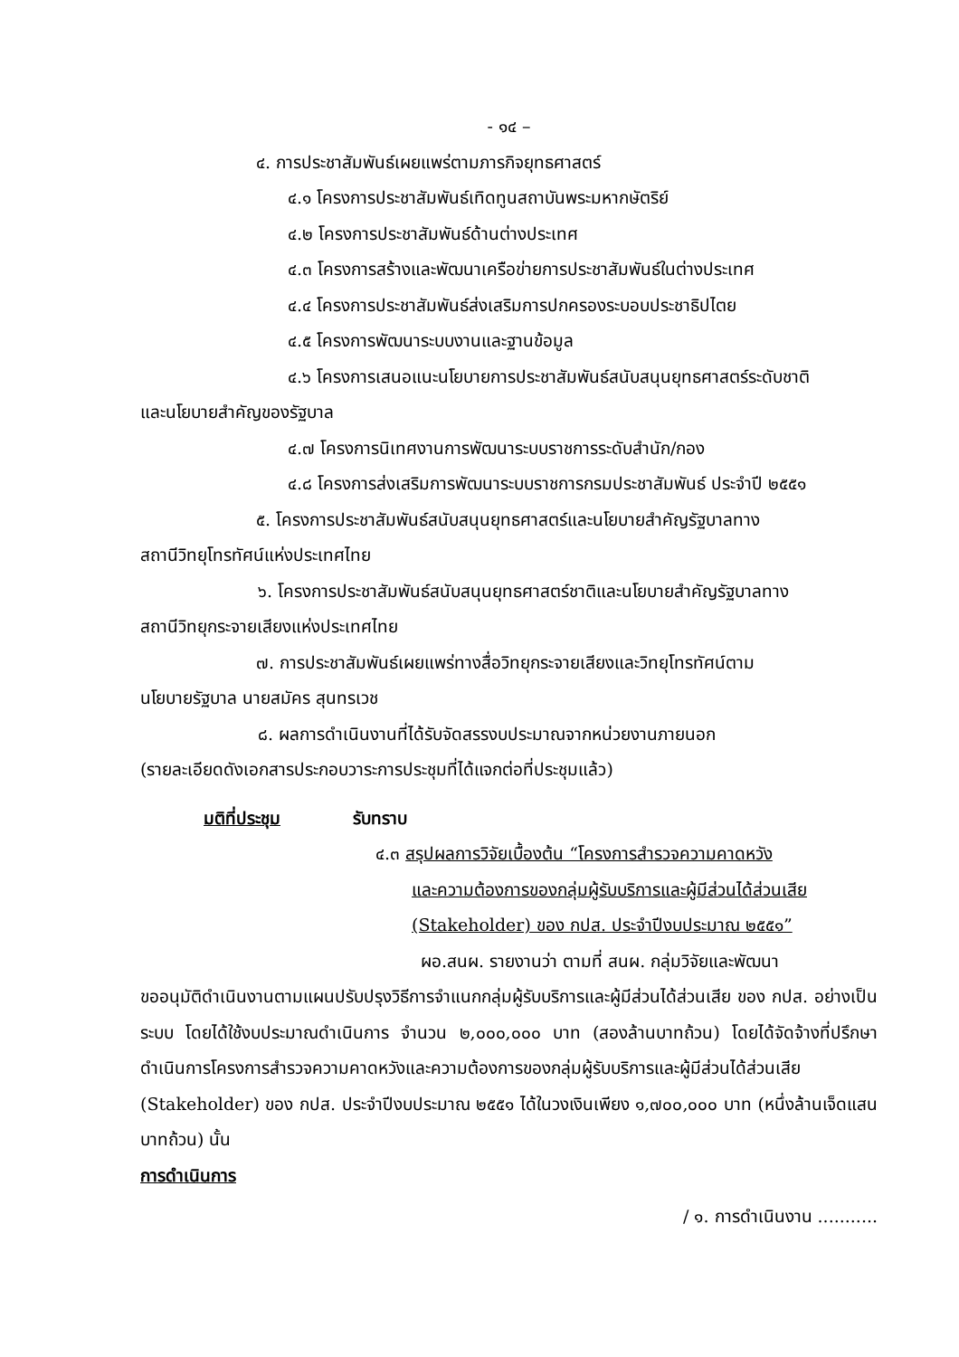- ๑๔ –
๔. การประชาสัมพันธ์เผยแพร่ตามภารกิจยุทธศาสตร์
๔.๑ โครงการประชาสัมพันธ์เทิดทูนสถาบันพระมหากษัตริย์
๔.๒ โครงการประชาสัมพันธ์ด้านต่างประเทศ
๔.๓ โครงการสร้างและพัฒนาเครือข่ายการประชาสัมพันธ์ในต่างประเทศ
๔.๔ โครงการประชาสัมพันธ์ส่งเสริมการปกครองระบอบประชาธิปไตย
๔.๕ โครงการพัฒนาระบบงานและฐานข้อมูล
๔.๖ โครงการเสนอแนะนโยบายการประชาสัมพันธ์สนับสนุนยุทธศาสตร์ระดับชาติ
และนโยบายสำคัญของรัฐบาล
๔.๗ โครงการนิเทศงานการพัฒนาระบบราชการระดับสำนัก/กอง
๔.๘ โครงการส่งเสริมการพัฒนาระบบราชการกรมประชาสัมพันธ์ ประจำปี ๒๕๕๑
๕. โครงการประชาสัมพันธ์สนับสนุนยุทธศาสตร์และนโยบายสำคัญรัฐบาลทาง
สถานีวิทยุโทรทัศน์แห่งประเทศไทย
๖. โครงการประชาสัมพันธ์สนับสนุนยุทธศาสตร์ชาติและนโยบายสำคัญรัฐบาลทาง
สถานีวิทยุกระจายเสียงแห่งประเทศไทย
๗. การประชาสัมพันธ์เผยแพร่ทางสื่อวิทยุกระจายเสียงและวิทยุโทรทัศน์ตาม
นโยบายรัฐบาล นายสมัคร สุนทรเวช
๘. ผลการดำเนินงานที่ได้รับจัดสรรงบประมาณจากหน่วยงานภายนอก
(รายละเอียดดังเอกสารประกอบวาระการประชุมที่ได้แจกต่อที่ประชุมแล้ว)
มติที่ประชุม รับทราบ
๔.๓ สรุปผลการวิจัยเบื้องต้น “โครงการสำรวจความคาดหวัง
และความต้องการของกลุ่มผู้รับบริการและผู้มีส่วนได้ส่วนเสีย
(Stakeholder) ของ กปส. ประจำปีงบประมาณ ๒๕๕๑”
ผอ.สนผ. รายงานว่า ตามที่ สนผ. กลุ่มวิจัยและพัฒนา
ขออนุมัติดำเนินงานตามแผนปรับปรุงวิธีการจำแนกกลุ่มผู้รับบริการและผู้มีส่วนได้ส่วนเสีย ของ กปส. อย่างเป็นระบบ โดยได้ใช้งบประมาณดำเนินการ จำนวน ๒,๐๐๐,๐๐๐ บาท (สองล้านบาทถ้วน) โดยได้จัดจ้างที่ปรึกษาดำเนินการโครงการสำรวจความคาดหวังและความต้องการของกลุ่มผู้รับบริการและผู้มีส่วนได้ส่วนเสีย (Stakeholder) ของ กปส. ประจำปีงบประมาณ ๒๕๕๑ ได้ในวงเงินเพียง ๑,๗๐๐,๐๐๐ บาท (หนึ่งล้านเจ็ดแสนบาทถ้วน) นั้น
การดำเนินการ
/ ๑. การดำเนินงาน ...........